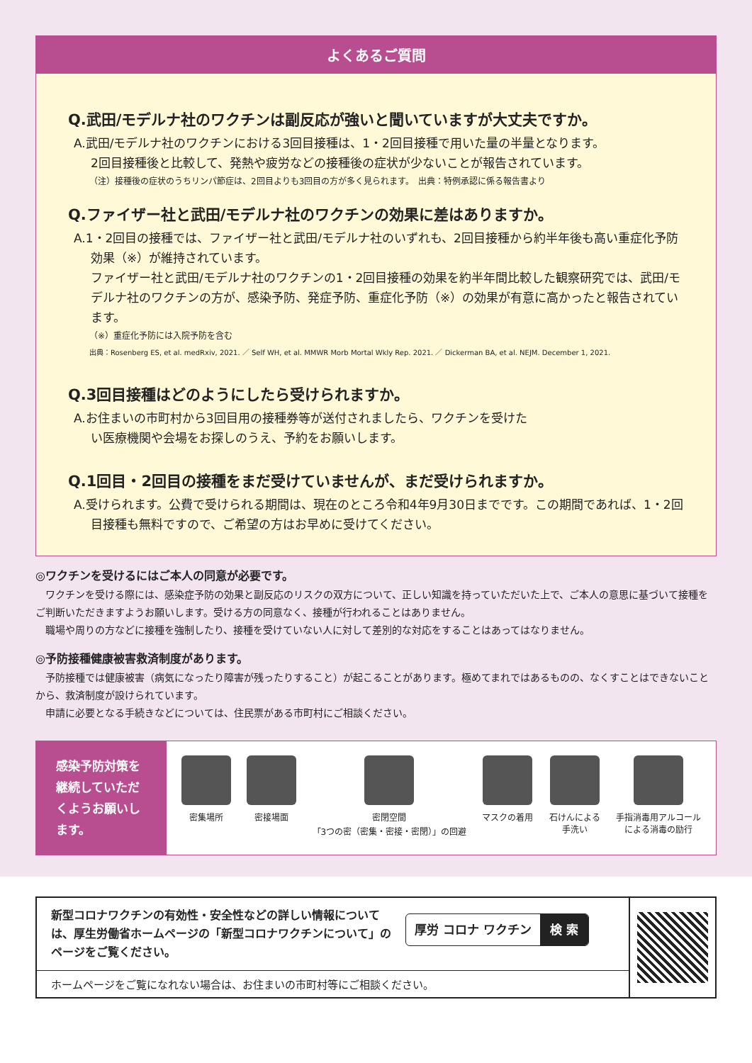よくあるご質問
Q.武田/モデルナ社のワクチンは副反応が強いと聞いていますが大丈夫ですか。
A.武田/モデルナ社のワクチンにおける3回目接種は、1・2回目接種で用いた量の半量となります。
2回目接種後と比較して、発熱や疲労などの接種後の症状が少ないことが報告されています。
（注）接種後の症状のうちリンパ節症は、2回目よりも3回目の方が多く見られます。　出典：特例承認に係る報告書より
Q.ファイザー社と武田/モデルナ社のワクチンの効果に差はありますか。
A.1・2回目の接種では、ファイザー社と武田/モデルナ社のいずれも、2回目接種から約半年後も高い重症化予防効果（※）が維持されています。
ファイザー社と武田/モデルナ社のワクチンの1・2回目接種の効果を約半年間比較した観察研究では、武田/モデルナ社のワクチンの方が、感染予防、発症予防、重症化予防（※）の効果が有意に高かったと報告されています。
（※）重症化予防には入院予防を含む
出典：Rosenberg ES, et al. medRxiv, 2021. ／ Self WH, et al. MMWR Morb Mortal Wkly Rep. 2021. ／ Dickerman BA, et al. NEJM. December 1, 2021.
Q.3回目接種はどのようにしたら受けられますか。
A.お住まいの市町村から3回目用の接種券等が送付されましたら、ワクチンを受けたい医療機関や会場をお探しのうえ、予約をお願いします。
Q.1回目・2回目の接種をまだ受けていませんが、まだ受けられますか。
A.受けられます。公費で受けられる期間は、現在のところ令和4年9月30日までです。この期間であれば、1・2回目接種も無料ですので、ご希望の方はお早めに受けてください。
◎ワクチンを受けるにはご本人の同意が必要です。
ワクチンを受ける際には、感染症予防の効果と副反応のリスクの双方について、正しい知識を持っていただいた上で、ご本人の意思に基づいて接種をご判断いただきますようお願いします。受ける方の同意なく、接種が行われることはありません。
職場や周りの方などに接種を強制したり、接種を受けていない人に対して差別的な対応をすることはあってはなりません。
◎予防接種健康被害救済制度があります。
予防接種では健康被害（病気になったり障害が残ったりすること）が起こることがあります。極めてまれではあるものの、なくすことはできないことから、救済制度が設けられています。
申請に必要となる手続きなどについては、住民票がある市町村にご相談ください。
感染予防対策を継続していただくようお願いします。
密集場所 密接場面 密閉空間
「3つの密（密集・密接・密閉）」の回避
マスクの着用 石けんによる
手洗い
手指消毒用アルコール
による消毒の励行
新型コロナワクチンの有効性・安全性などの詳しい情報については、厚生労働省ホームページの「新型コロナワクチンについて」のページをご覧ください。
厚労 コロナ ワクチン 検 索
ホームページをご覧になれない場合は、お住まいの市町村等にご相談ください。